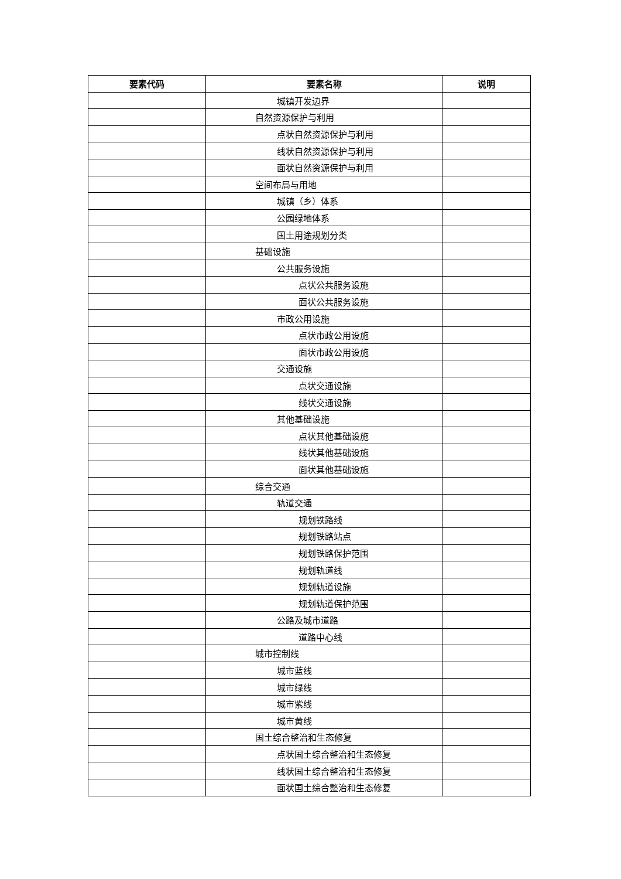| 要素代码 | 要素名称 | 说明 |
| --- | --- | --- |
| | 城镇开发边界 | |
| | 自然资源保护与利用 | |
| | 点状自然资源保护与利用 | |
| | 线状自然资源保护与利用 | |
| | 面状自然资源保护与利用 | |
| | 空间布局与用地 | |
| | 城镇（乡）体系 | |
| | 公园绿地体系 | |
| | 国土用途规划分类 | |
| | 基础设施 | |
| | 公共服务设施 | |
| | 点状公共服务设施 | |
| | 面状公共服务设施 | |
| | 市政公用设施 | |
| | 点状市政公用设施 | |
| | 面状市政公用设施 | |
| | 交通设施 | |
| | 点状交通设施 | |
| | 线状交通设施 | |
| | 其他基础设施 | |
| | 点状其他基础设施 | |
| | 线状其他基础设施 | |
| | 面状其他基础设施 | |
| | 综合交通 | |
| | 轨道交通 | |
| | 规划铁路线 | |
| | 规划铁路站点 | |
| | 规划铁路保护范围 | |
| | 规划轨道线 | |
| | 规划轨道设施 | |
| | 规划轨道保护范围 | |
| | 公路及城市道路 | |
| | 道路中心线 | |
| | 城市控制线 | |
| | 城市蓝线 | |
| | 城市绿线 | |
| | 城市紫线 | |
| | 城市黄线 | |
| | 国土综合整治和生态修复 | |
| | 点状国土综合整治和生态修复 | |
| | 线状国土综合整治和生态修复 | |
| | 面状国土综合整治和生态修复 | |